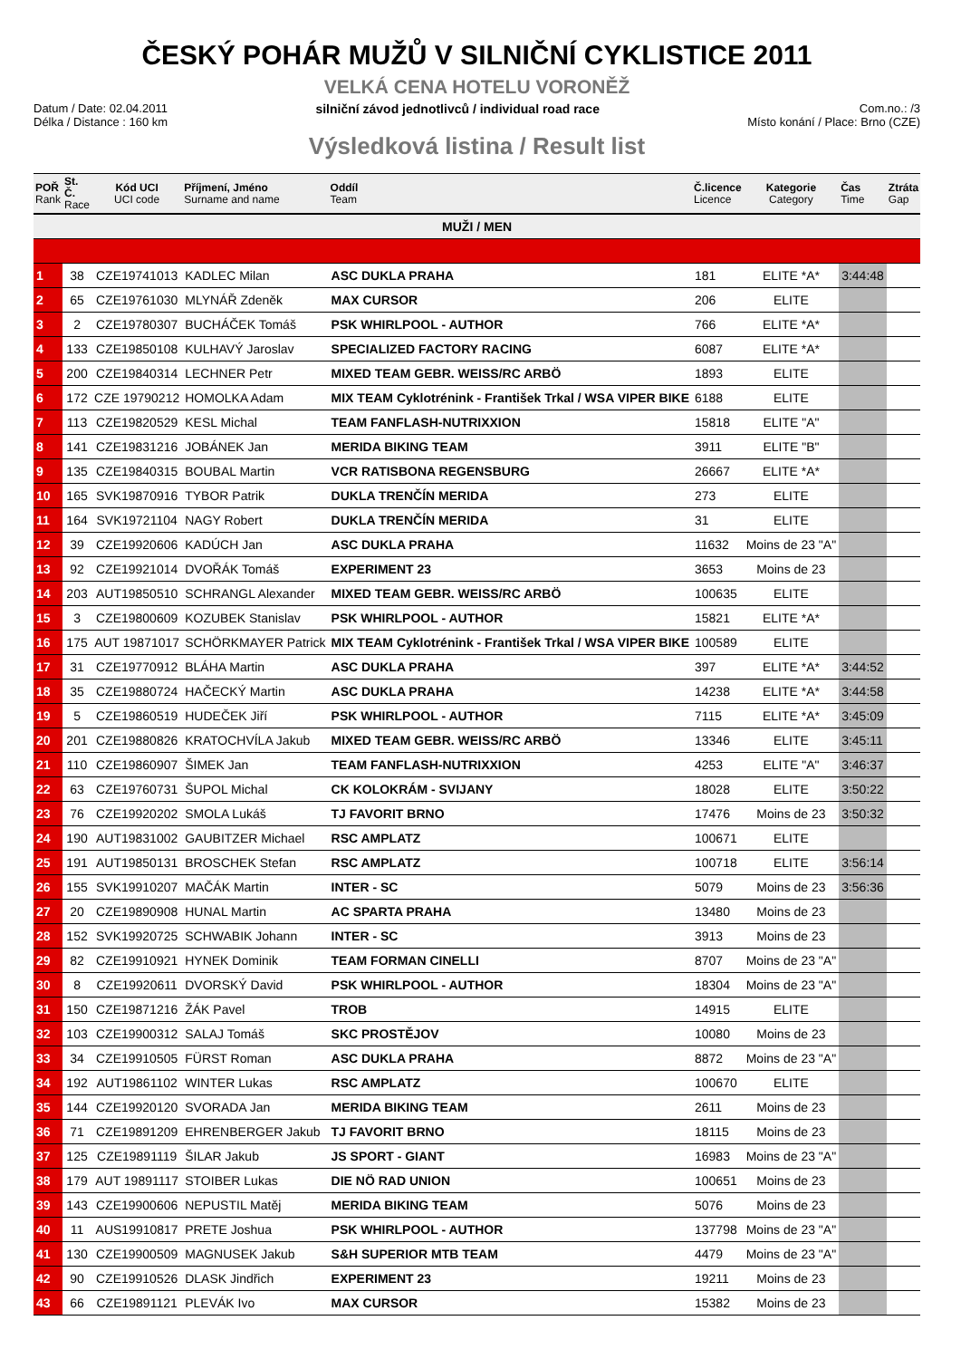ČESKÝ POHÁR MUŽŮ V SILNIČNÍ CYKLISTICE 2011
VELKÁ CENA HOTELU VORONĚŽ
Datum / Date: 02.04.2011
Délka / Distance : 160 km
silniční závod jednotlivců / individual road race
Com.no.: /3
Místo konání / Place: Brno (CZE)
Výsledková listina / Result list
| POŘ Rank | St. Č. Race | Kód UCI UCI code | Příjmení, Jméno Surname and name | Oddíl Team | Č.licence Licence | Kategorie Category | Čas Time | Ztráta Gap |
| --- | --- | --- | --- | --- | --- | --- | --- | --- |
| MUŽI / MEN | | | | | | | | |
| 1 | 38 | CZE19741013 | KADLEC Milan | ASC DUKLA PRAHA | 181 | ELITE *A* | 3:44:48 | |
| 2 | 65 | CZE19761030 | MLYNÁŘ Zdeněk | MAX CURSOR | 206 | ELITE | | |
| 3 | 2 | CZE19780307 | BUCHÁČEK Tomáš | PSK WHIRLPOOL - AUTHOR | 766 | ELITE *A* | | |
| 4 | 133 | CZE19850108 | KULHAVÝ Jaroslav | SPECIALIZED FACTORY RACING | 6087 | ELITE *A* | | |
| 5 | 200 | CZE19840314 | LECHNER Petr | MIXED TEAM GEBR. WEISS/RC ARBÖ | 1893 | ELITE | | |
| 6 | 172 | CZE 19790212 | HOMOLKA Adam | MIX TEAM Cyklotrénink - František Trkal / WSA VIPER BIKE | 6188 | ELITE | | |
| 7 | 113 | CZE19820529 | KESL Michal | TEAM FANFLASH-NUTRIXXION | 15818 | ELITE "A" | | |
| 8 | 141 | CZE19831216 | JOBÁNEK Jan | MERIDA BIKING TEAM | 3911 | ELITE "B" | | |
| 9 | 135 | CZE19840315 | BOUBAL Martin | VCR RATISBONA REGENSBURG | 26667 | ELITE *A* | | |
| 10 | 165 | SVK19870916 | TYBOR Patrik | DUKLA TRENČÍN MERIDA | 273 | ELITE | | |
| 11 | 164 | SVK19721104 | NAGY Robert | DUKLA TRENČÍN MERIDA | 31 | ELITE | | |
| 12 | 39 | CZE19920606 | KADÚCH Jan | ASC DUKLA PRAHA | 11632 | Moins de 23 "A" | | |
| 13 | 92 | CZE19921014 | DVOŘÁK Tomáš | EXPERIMENT 23 | 3653 | Moins de 23 | | |
| 14 | 203 | AUT19850510 | SCHRANGL Alexander | MIXED TEAM GEBR. WEISS/RC ARBÖ | 100635 | ELITE | | |
| 15 | 3 | CZE19800609 | KOZUBEK Stanislav | PSK WHIRLPOOL - AUTHOR | 15821 | ELITE *A* | | |
| 16 | 175 | AUT 19871017 | SCHÖRKMAYER Patrick | MIX TEAM Cyklotrénink - František Trkal / WSA VIPER BIKE | 100589 | ELITE | | |
| 17 | 31 | CZE19770912 | BLÁHA Martin | ASC DUKLA PRAHA | 397 | ELITE *A* | 3:44:52 | |
| 18 | 35 | CZE19880724 | HAČECKÝ Martin | ASC DUKLA PRAHA | 14238 | ELITE *A* | 3:44:58 | |
| 19 | 5 | CZE19860519 | HUDEČEK Jiří | PSK WHIRLPOOL - AUTHOR | 7115 | ELITE *A* | 3:45:09 | |
| 20 | 201 | CZE19880826 | KRATOCHVÍLA Jakub | MIXED TEAM GEBR. WEISS/RC ARBÖ | 13346 | ELITE | 3:45:11 | |
| 21 | 110 | CZE19860907 | ŠIMEK Jan | TEAM FANFLASH-NUTRIXXION | 4253 | ELITE "A" | 3:46:37 | |
| 22 | 63 | CZE19760731 | ŠUPOL Michal | CK KOLOKRÁM - SVIJANY | 18028 | ELITE | 3:50:22 | |
| 23 | 76 | CZE19920202 | SMOLA Lukáš | TJ FAVORIT BRNO | 17476 | Moins de 23 | 3:50:32 | |
| 24 | 190 | AUT19831002 | GAUBITZER Michael | RSC AMPLATZ | 100671 | ELITE | | |
| 25 | 191 | AUT19850131 | BROSCHEK Stefan | RSC AMPLATZ | 100718 | ELITE | 3:56:14 | |
| 26 | 155 | SVK19910207 | MAČÁK Martin | INTER - SC | 5079 | Moins de 23 | 3:56:36 | |
| 27 | 20 | CZE19890908 | HUNAL Martin | AC SPARTA PRAHA | 13480 | Moins de 23 | | |
| 28 | 152 | SVK19920725 | SCHWABIK Johann | INTER - SC | 3913 | Moins de 23 | | |
| 29 | 82 | CZE19910921 | HYNEK Dominik | TEAM FORMAN CINELLI | 8707 | Moins de 23 "A" | | |
| 30 | 8 | CZE19920611 | DVORSKÝ David | PSK WHIRLPOOL - AUTHOR | 18304 | Moins de 23 "A" | | |
| 31 | 150 | CZE19871216 | ŽÁK Pavel | TROB | 14915 | ELITE | | |
| 32 | 103 | CZE19900312 | SALAJ Tomáš | SKC PROSTĚJOV | 10080 | Moins de 23 | | |
| 33 | 34 | CZE19910505 | FÜRST Roman | ASC DUKLA PRAHA | 8872 | Moins de 23 "A" | | |
| 34 | 192 | AUT19861102 | WINTER Lukas | RSC AMPLATZ | 100670 | ELITE | | |
| 35 | 144 | CZE19920120 | SVORADA Jan | MERIDA BIKING TEAM | 2611 | Moins de 23 | | |
| 36 | 71 | CZE19891209 | EHRENBERGER Jakub | TJ FAVORIT BRNO | 18115 | Moins de 23 | | |
| 37 | 125 | CZE19891119 | ŠILAR Jakub | JS SPORT - GIANT | 16983 | Moins de 23 "A" | | |
| 38 | 179 | AUT 19891117 | STOIBER Lukas | DIE NÖ RAD UNION | 100651 | Moins de 23 | | |
| 39 | 143 | CZE19900606 | NEPUSTIL Matěj | MERIDA BIKING TEAM | 5076 | Moins de 23 | | |
| 40 | 11 | AUS19910817 | PRETE Joshua | PSK WHIRLPOOL - AUTHOR | 137798 | Moins de 23 "A" | | |
| 41 | 130 | CZE19900509 | MAGNUSEK Jakub | S&H SUPERIOR MTB TEAM | 4479 | Moins de 23 "A" | | |
| 42 | 90 | CZE19910526 | DLASK Jindřich | EXPERIMENT 23 | 19211 | Moins de 23 | | |
| 43 | 66 | CZE19891121 | PLEVÁK Ivo | MAX CURSOR | 15382 | Moins de 23 | | |